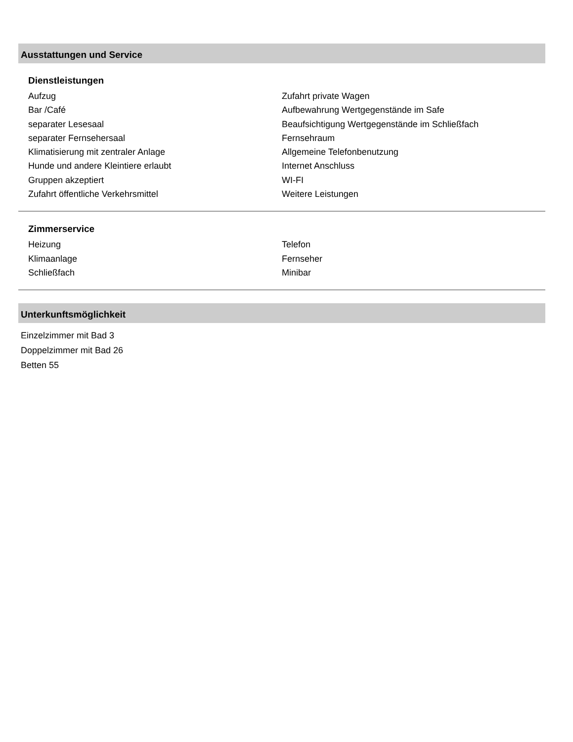Ausstattungen und Service
Dienstleistungen
Aufzug
Bar /Café
separater Lesesaal
separater Fernsehersaal
Klimatisierung mit zentraler Anlage
Hunde und andere Kleintiere erlaubt
Gruppen akzeptiert
Zufahrt öffentliche Verkehrsmittel
Zufahrt private Wagen
Aufbewahrung Wertgegenstände im Safe
Beaufsichtigung Wertgegenstände im Schließfach
Fernsehraum
Allgemeine Telefonbenutzung
Internet Anschluss
WI-FI
Weitere Leistungen
Zimmerservice
Heizung
Klimaanlage
Schließfach
Telefon
Fernseher
Minibar
Unterkunftsmöglichkeit
Einzelzimmer mit Bad 3
Doppelzimmer mit Bad 26
Betten 55